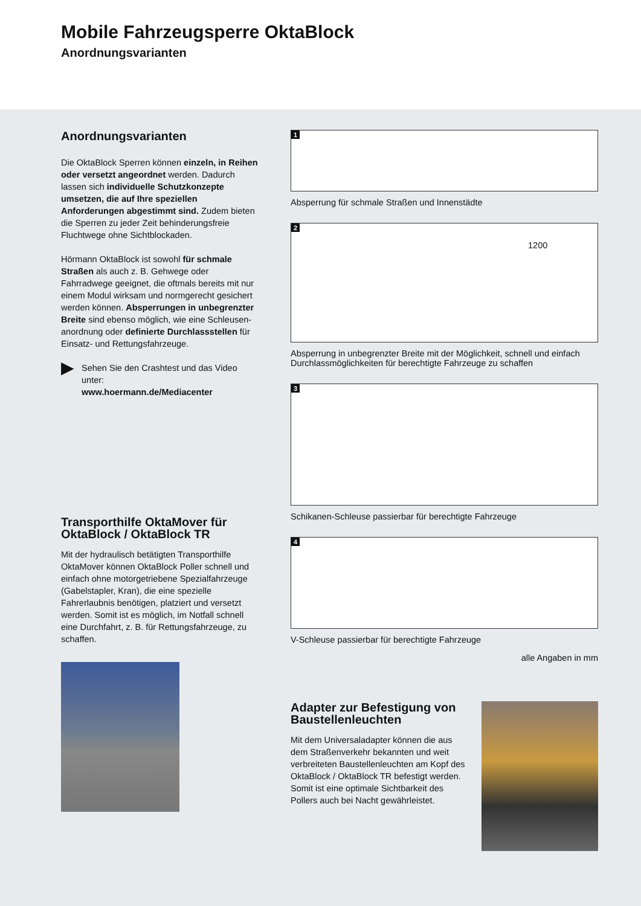Mobile Fahrzeugsperre OktaBlock
Anordnungsvarianten
Anordnungsvarianten
Die OktaBlock Sperren können einzeln, in Reihen oder versetzt angeordnet werden. Dadurch lassen sich individuelle Schutzkonzepte umsetzen, die auf Ihre speziellen Anforderungen abgestimmt sind. Zudem bieten die Sperren zu jeder Zeit behinderungsfreie Fluchtwege ohne Sichtblockaden.
Hörmann OktaBlock ist sowohl für schmale Straßen als auch z. B. Gehwege oder Fahrradwege geeignet, die oftmals bereits mit nur einem Modul wirksam und normgerecht gesichert werden können. Absperrungen in unbegrenzter Breite sind ebenso möglich, wie eine Schleusen­anordnung oder definierte Durchlass­stellen für Einsatz- und Rettungsfahr­zeuge.
▶
Sehen Sie den Crashtest und das Video unter:
www.hoermann.de/Mediacenter
Transporthilfe OktaMover für OktaBlock / OktaBlock TR
Mit der hydraulisch betätigten Transporthilfe OktaMover können OktaBlock Poller schnell und einfach ohne motorgetriebene Spezial­fahrzeuge (Gabelstapler, Kran), die eine spezi­elle Fahrerlaubnis benötigen, platziert und versetzt werden. Somit ist es möglich, im Not­fall schnell eine Durchfahrt, z. B. für Rettungs­fahrzeuge, zu schaffen.
1
Absperrung für schmale Straßen und Innenstädte
2
1200
Absperrung in unbegrenzter Breite mit der Möglichkeit, schnell und ein­fach Durchlassmöglichkeiten für berechtigte Fahrzeuge zu schaffen
3
Schikanen-Schleuse passierbar für berechtigte Fahrzeuge
4
V-Schleuse passierbar für berechtigte Fahrzeuge
alle Angaben in mm
Adapter zur Befestigung von Baustellenleuchten
Mit dem Universaladapter können die aus dem Straßenverkehr bekannten und weit verbreiteten Baustellenleuchten am Kopf des OktaBlock / OktaBlock TR befestigt werden. Somit ist eine optimale Sichtbar­keit des Pollers auch bei Nacht gewähr­leistet.